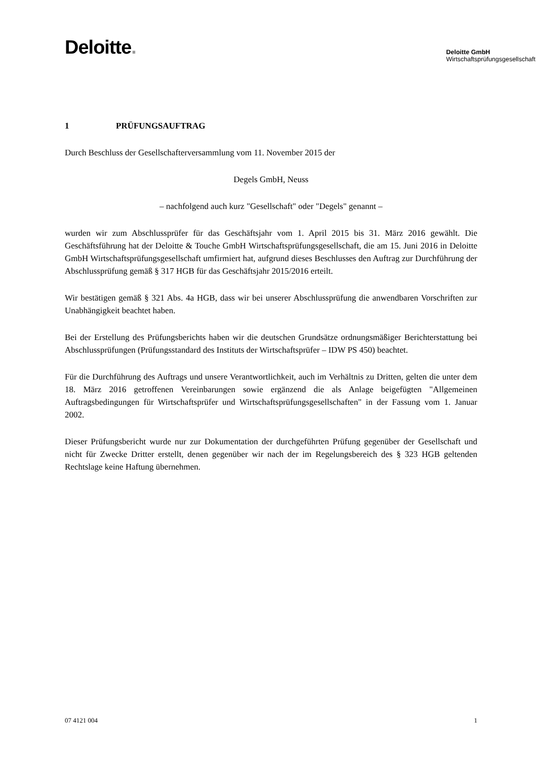Deloitte.
Deloitte GmbH
Wirtschaftsprüfungsgesellschaft
1 PRÜFUNGSAUFTRAG
Durch Beschluss der Gesellschafterversammlung vom 11. November 2015 der
Degels GmbH, Neuss
– nachfolgend auch kurz "Gesellschaft" oder "Degels" genannt –
wurden wir zum Abschlussprüfer für das Geschäftsjahr vom 1. April 2015 bis 31. März 2016 gewählt. Die Geschäftsführung hat der Deloitte & Touche GmbH Wirtschaftsprüfungsgesellschaft, die am 15. Juni 2016 in Deloitte GmbH Wirtschaftsprüfungsgesellschaft umfirmiert hat, aufgrund dieses Beschlusses den Auftrag zur Durchführung der Abschlussprüfung gemäß § 317 HGB für das Geschäftsjahr 2015/2016 erteilt.
Wir bestätigen gemäß § 321 Abs. 4a HGB, dass wir bei unserer Abschlussprüfung die anwendbaren Vorschriften zur Unabhängigkeit beachtet haben.
Bei der Erstellung des Prüfungsberichts haben wir die deutschen Grundsätze ordnungsmäßiger Berichterstattung bei Abschlussprüfungen (Prüfungsstandard des Instituts der Wirtschaftsprüfer – IDW PS 450) beachtet.
Für die Durchführung des Auftrags und unsere Verantwortlichkeit, auch im Verhältnis zu Dritten, gelten die unter dem 18. März 2016 getroffenen Vereinbarungen sowie ergänzend die als Anlage beigefügten "Allgemeinen Auftragsbedingungen für Wirtschaftsprüfer und Wirtschaftsprüfungsgesellschaften" in der Fassung vom 1. Januar 2002.
Dieser Prüfungsbericht wurde nur zur Dokumentation der durchgeführten Prüfung gegenüber der Gesellschaft und nicht für Zwecke Dritter erstellt, denen gegenüber wir nach der im Regelungsbereich des § 323 HGB geltenden Rechtslage keine Haftung übernehmen.
07 4121 004 1